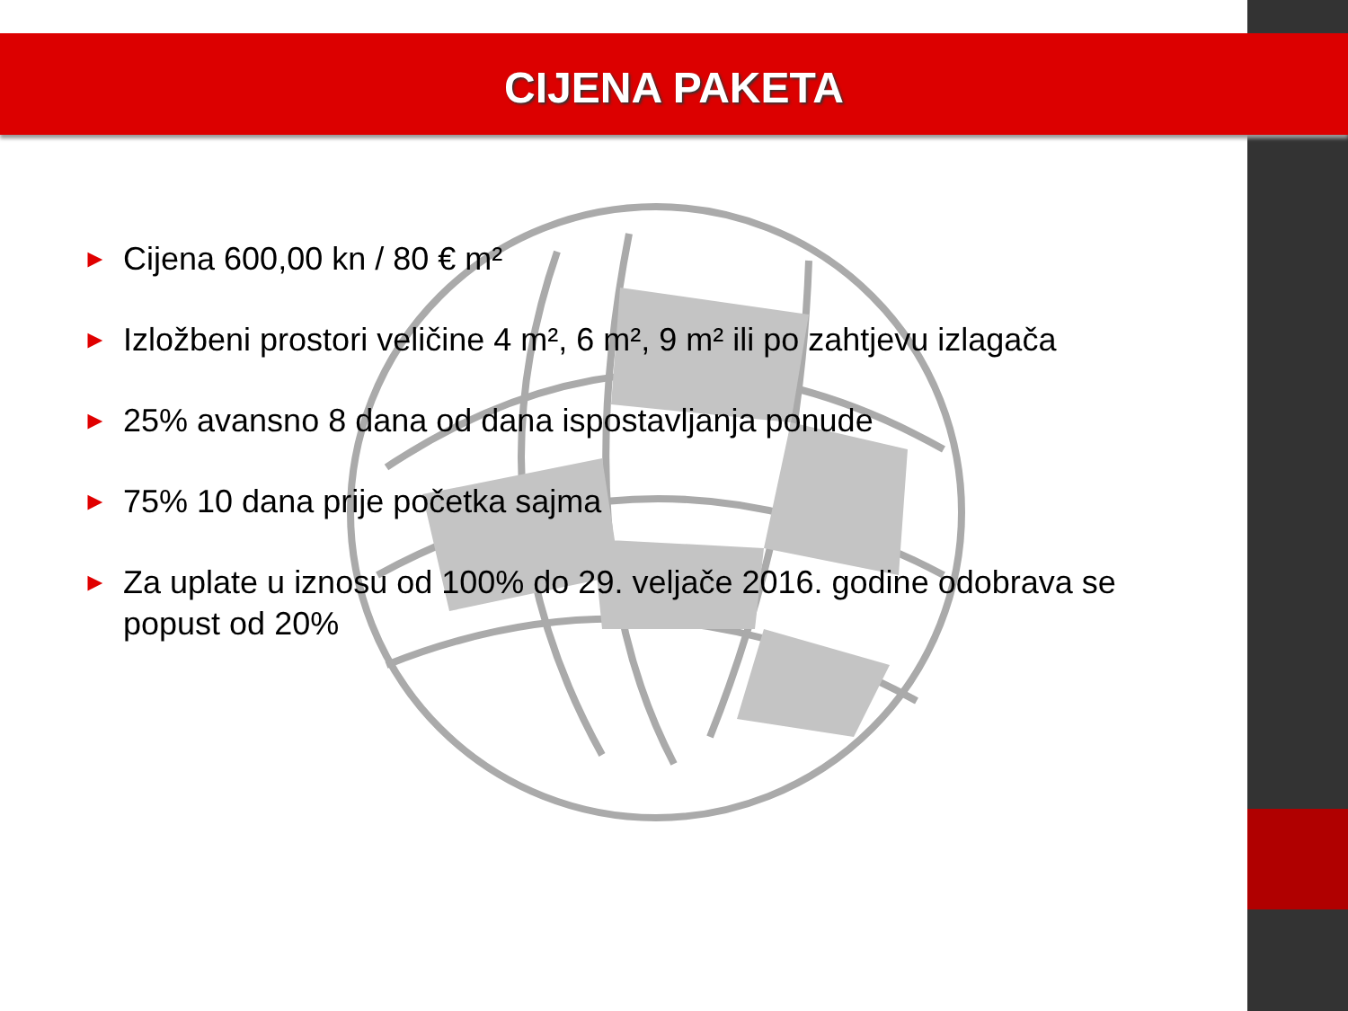CIJENA PAKETA
► Cijena 600,00 kn / 80 € m²
► Izložbeni prostori veličine 4 m², 6 m², 9 m² ili po zahtjevu izlagača
► 25% avansno 8 dana od dana ispostavljanja ponude
► 75% 10 dana prije početka sajma
► Za uplate u iznosu od 100% do 29. veljače 2016. godine odobrava se popust od 20%